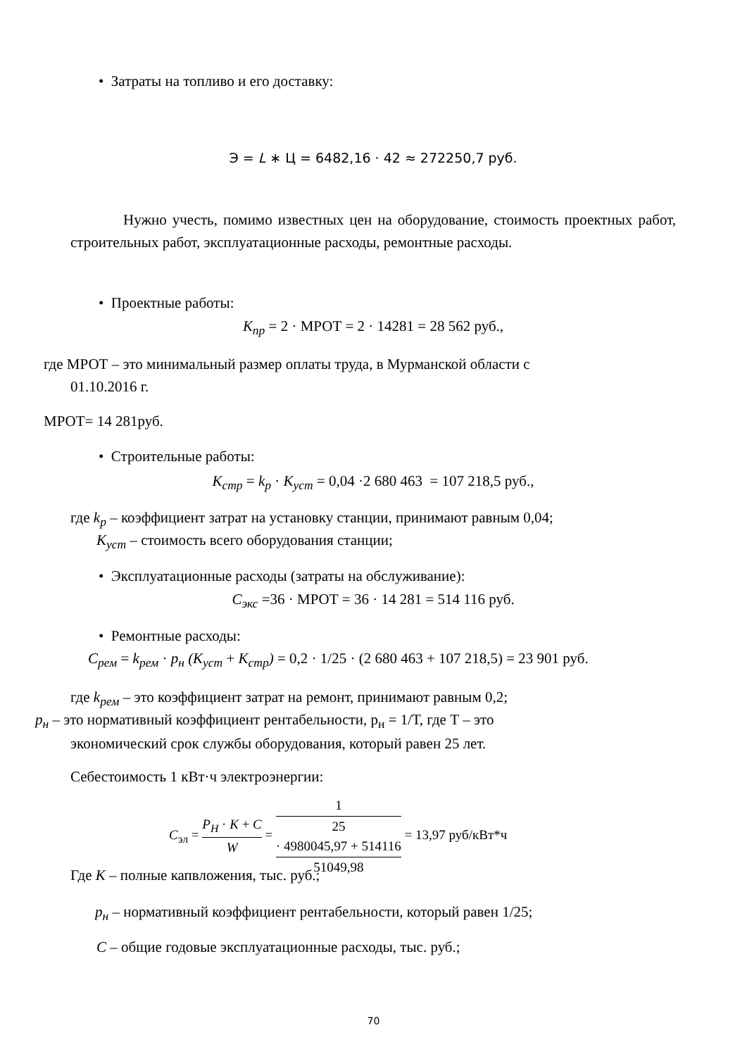• Затраты на топливо и его доставку:
Э = L ∗ Ц = 6482,16 · 42 ≈ 272250,7 руб.
Нужно учесть, помимо известных цен на оборудование, стоимость проектных работ, строительных работ, эксплуатационные расходы, ремонтные расходы.
• Проектные работы:
К<sub>пр</sub> = 2 · МРОТ = 2 · 14281 = 28 562 руб.,
где МРОТ – это минимальный размер оплаты труда, в Мурманской области с
01.10.2016 г.
МРОТ= 14 281руб.
• Строительные работы:
К<sub>стр</sub> = k<sub>р</sub> · К<sub>уст</sub> = 0,04 ·2 680 463 = 107 218,5 руб.,
где k<sub>р</sub> – коэффициент затрат на установку станции, принимают равным 0,04;
К<sub>уст</sub> – стоимость всего оборудования станции;
• Эксплуатационные расходы (затраты на обслуживание):
С<sub>экс</sub> =36 · МРОТ = 36 · 14 281 = 514 116 руб.
• Ремонтные расходы:
С<sub>рем</sub> = k<sub>рем</sub> · р<sub>н</sub> (К<sub>уст</sub> + К<sub>стр</sub>) = 0,2 · 1/25 · (2 680 463 + 107 218,5) = 23 901 руб.
где k<sub>рем</sub> – это коэффициент затрат на ремонт, принимают равным 0,2;
р<sub>н</sub> – это нормативный коэффициент рентабельности, р<sub>н</sub> = 1/Т, где Т – это
экономический срок службы оборудования, который равен 25 лет.
Себестоимость 1 кВт·ч электроэнергии:
C<sub>эл</sub> = P<sub>H</sub> · K + C W = 1
25
· 4980045,97 + 514116 51049,98 = 13,97 руб/кВт*ч
Где К – полные капвложения, тыс. руб.;
р<sub>н</sub> – нормативный коэффициент рентабельности, который равен 1/25;
С – общие годовые эксплуатационные расходы, тыс. руб.;
70